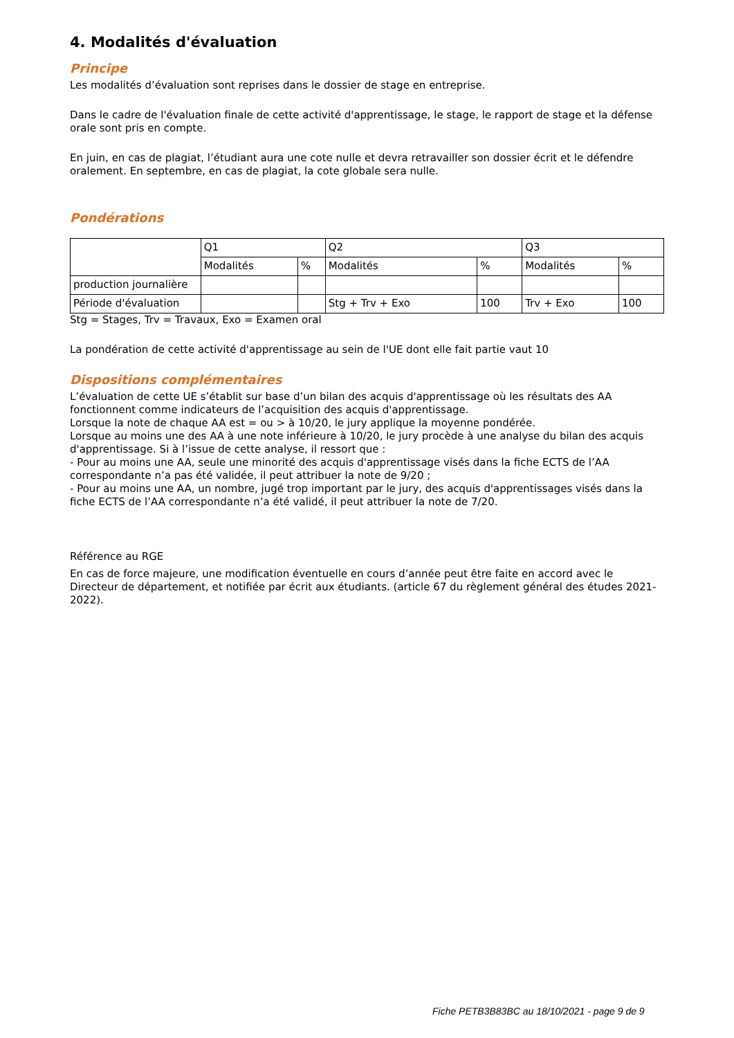4. Modalités d'évaluation
Principe
Les modalités d’évaluation sont reprises dans le dossier de stage en entreprise.
Dans le cadre de l'évaluation finale de cette activité d'apprentissage, le stage, le rapport de stage et la défense orale sont pris en compte.
En juin, en cas de plagiat, l’étudiant aura une cote nulle et devra retravailler son dossier écrit et le défendre oralement. En septembre, en cas de plagiat, la cote globale sera nulle.
Pondérations
| | Q1 | | Q2 | | Q3 | |
| | Modalités | % | Modalités | % | Modalités | % |
| production journalière | | | | | | |
| Période d'évaluation | | | Stg + Trv + Exo | 100 | Trv + Exo | 100 |
Stg = Stages, Trv = Travaux, Exo = Examen oral
La pondération de cette activité d'apprentissage au sein de l'UE dont elle fait partie vaut 10
Dispositions complémentaires
L’évaluation de cette UE s’établit sur base d’un bilan des acquis d'apprentissage où les résultats des AA fonctionnent comme indicateurs de l’acquisition des acquis d'apprentissage.
Lorsque la note de chaque AA est = ou > à 10/20, le jury applique la moyenne pondérée.
Lorsque au moins une des AA à une note inférieure à 10/20, le jury procède à une analyse du bilan des acquis d'apprentissage. Si à l’issue de cette analyse, il ressort que :
- Pour au moins une AA, seule une minorité des acquis d'apprentissage visés dans la fiche ECTS de l’AA correspondante n’a pas été validée, il peut attribuer la note de 9/20 ;
- Pour au moins une AA, un nombre, jugé trop important par le jury, des acquis d'apprentissages visés dans la fiche ECTS de l’AA correspondante n’a été validé, il peut attribuer la note de 7/20.
Référence au RGE
En cas de force majeure, une modification éventuelle en cours d’année peut être faite en accord avec le Directeur de département, et notifiée par écrit aux étudiants. (article 67 du règlement général des études 2021-2022).
Fiche PETB3B83BC au 18/10/2021 - page 9 de 9